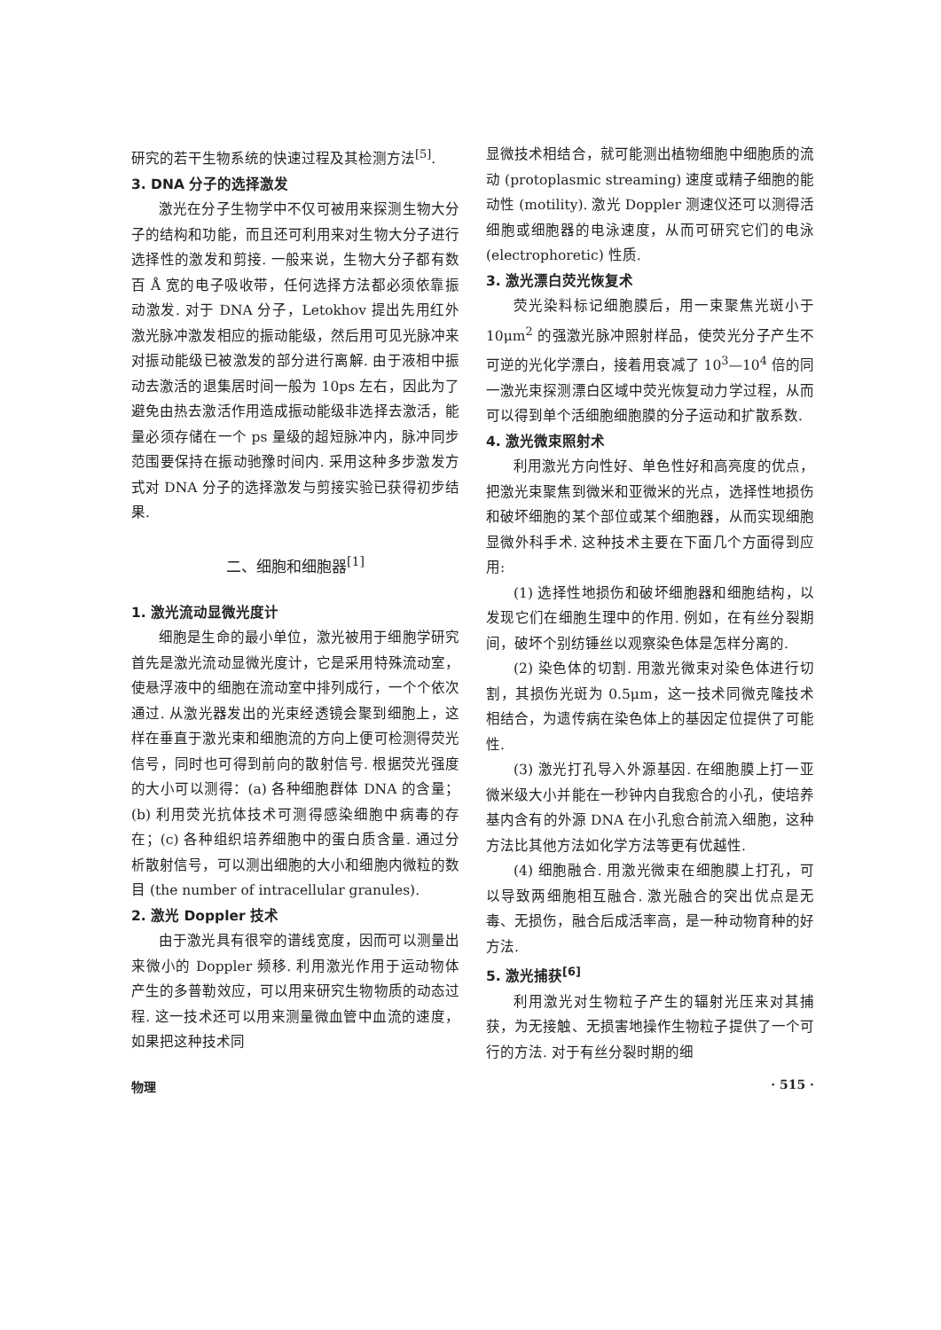研究的若干生物系统的快速过程及其检测方法<sup>[5]</sup>.
3. DNA 分子的选择激发
激光在分子生物学中不仅可被用来探测生物大分子的结构和功能，而且还可利用来对生物大分子进行选择性的激发和剪接. 一般来说，生物大分子都有数百 Å 宽的电子吸收带，任何选择方法都必须依靠振动激发. 对于 DNA 分子，Letokhov 提出先用红外激光脉冲激发相应的振动能级，然后用可见光脉冲来对振动能级已被激发的部分进行离解. 由于液相中振动去激活的退集居时间一般为 10ps 左右，因此为了避免由热去激活作用造成振动能级非选择去激活，能量必须存储在一个 ps 量级的超短脉冲内，脉冲同步范围要保持在振动驰豫时间内. 采用这种多步激发方式对 DNA 分子的选择激发与剪接实验已获得初步结果.
二、细胞和细胞器<sup>[1]</sup>
1. 激光流动显微光度计
细胞是生命的最小单位，激光被用于细胞学研究首先是激光流动显微光度计，它是采用特殊流动室，使悬浮液中的细胞在流动室中排列成行，一个个依次通过. 从激光器发出的光束经透镜会聚到细胞上，这样在垂直于激光束和细胞流的方向上便可检测得荧光信号，同时也可得到前向的散射信号. 根据荧光强度的大小可以测得：(a) 各种细胞群体 DNA 的含量；(b) 利用荧光抗体技术可测得感染细胞中病毒的存在；(c) 各种组织培养细胞中的蛋白质含量. 通过分析散射信号，可以测出细胞的大小和细胞内微粒的数目 (the number of intracellular granules).
2. 激光 Doppler 技术
由于激光具有很窄的谱线宽度，因而可以测量出来微小的 Doppler 频移. 利用激光作用于运动物体产生的多普勒效应，可以用来研究生物物质的动态过程. 这一技术还可以用来测量微血管中血流的速度，如果把这种技术同
显微技术相结合，就可能测出植物细胞中细胞质的流动 (protoplasmic streaming) 速度或精子细胞的能动性 (motility). 激光 Doppler 测速仪还可以测得活细胞或细胞器的电泳速度，从而可研究它们的电泳 (electrophoretic) 性质.
3. 激光漂白荧光恢复术
荧光染料标记细胞膜后，用一束聚焦光斑小于 10μm<sup>2</sup> 的强激光脉冲照射样品，使荧光分子产生不可逆的光化学漂白，接着用衰减了 10<sup>3</sup>—10<sup>4</sup> 倍的同一激光束探测漂白区域中荧光恢复动力学过程，从而可以得到单个活细胞细胞膜的分子运动和扩散系数.
4. 激光微束照射术
利用激光方向性好、单色性好和高亮度的优点，把激光束聚焦到微米和亚微米的光点，选择性地损伤和破坏细胞的某个部位或某个细胞器，从而实现细胞显微外科手术. 这种技术主要在下面几个方面得到应用:
(1) 选择性地损伤和破坏细胞器和细胞结构，以发现它们在细胞生理中的作用. 例如，在有丝分裂期间，破坏个别纺锤丝以观察染色体是怎样分离的.
(2) 染色体的切割. 用激光微束对染色体进行切割，其损伤光斑为 0.5μm，这一技术同微克隆技术相结合，为遗传病在染色体上的基因定位提供了可能性.
(3) 激光打孔导入外源基因. 在细胞膜上打一亚微米级大小并能在一秒钟内自我愈合的小孔，使培养基内含有的外源 DNA 在小孔愈合前流入细胞，这种方法比其他方法如化学方法等更有优越性.
(4) 细胞融合. 用激光微束在细胞膜上打孔，可以导致两细胞相互融合. 激光融合的突出优点是无毒、无损伤，融合后成活率高，是一种动物育种的好方法.
5. 激光捕获<sup>[6]</sup>
利用激光对生物粒子产生的辐射光压来对其捕获，为无接触、无损害地操作生物粒子提供了一个可行的方法. 对于有丝分裂时期的细
物理 · 515 ·